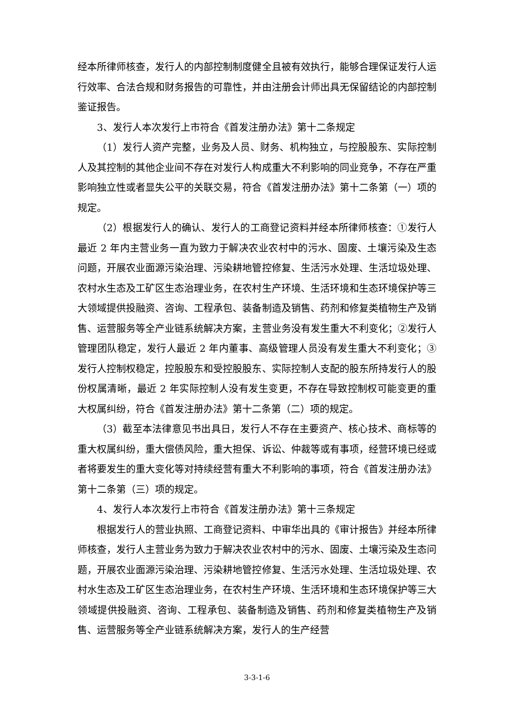经本所律师核查，发行人的内部控制制度健全且被有效执行，能够合理保证发行人运行效率、合法合规和财务报告的可靠性，并由注册会计师出具无保留结论的内部控制鉴证报告。
3、发行人本次发行上市符合《首发注册办法》第十二条规定
（1）发行人资产完整，业务及人员、财务、机构独立，与控股股东、实际控制人及其控制的其他企业间不存在对发行人构成重大不利影响的同业竞争，不存在严重影响独立性或者显失公平的关联交易，符合《首发注册办法》第十二条第（一）项的规定。
（2）根据发行人的确认、发行人的工商登记资料并经本所律师核查：①发行人最近 2 年内主营业务一直为致力于解决农业农村中的污水、固废、土壤污染及生态问题，开展农业面源污染治理、污染耕地管控修复、生活污水处理、生活垃圾处理、农村水生态及工矿区生态治理业务，在农村生产环境、生活环境和生态环境保护等三大领域提供投融资、咨询、工程承包、装备制造及销售、药剂和修复类植物生产及销售、运营服务等全产业链系统解决方案，主营业务没有发生重大不利变化；②发行人管理团队稳定，发行人最近 2 年内董事、高级管理人员没有发生重大不利变化；③发行人控制权稳定，控股股东和受控股股东、实际控制人支配的股东所持发行人的股份权属清晰，最近 2 年实际控制人没有发生变更，不存在导致控制权可能变更的重大权属纠纷，符合《首发注册办法》第十二条第（二）项的规定。
（3）截至本法律意见书出具日，发行人不存在主要资产、核心技术、商标等的重大权属纠纷，重大偿债风险，重大担保、诉讼、仲裁等或有事项，经营环境已经或者将要发生的重大变化等对持续经营有重大不利影响的事项，符合《首发注册办法》第十二条第（三）项的规定。
4、发行人本次发行上市符合《首发注册办法》第十三条规定
根据发行人的营业执照、工商登记资料、中审华出具的《审计报告》并经本所律师核查，发行人主营业务为致力于解决农业农村中的污水、固废、土壤污染及生态问题，开展农业面源污染治理、污染耕地管控修复、生活污水处理、生活垃圾处理、农村水生态及工矿区生态治理业务，在农村生产环境、生活环境和生态环境保护等三大领域提供投融资、咨询、工程承包、装备制造及销售、药剂和修复类植物生产及销售、运营服务等全产业链系统解决方案，发行人的生产经营
3-3-1-6